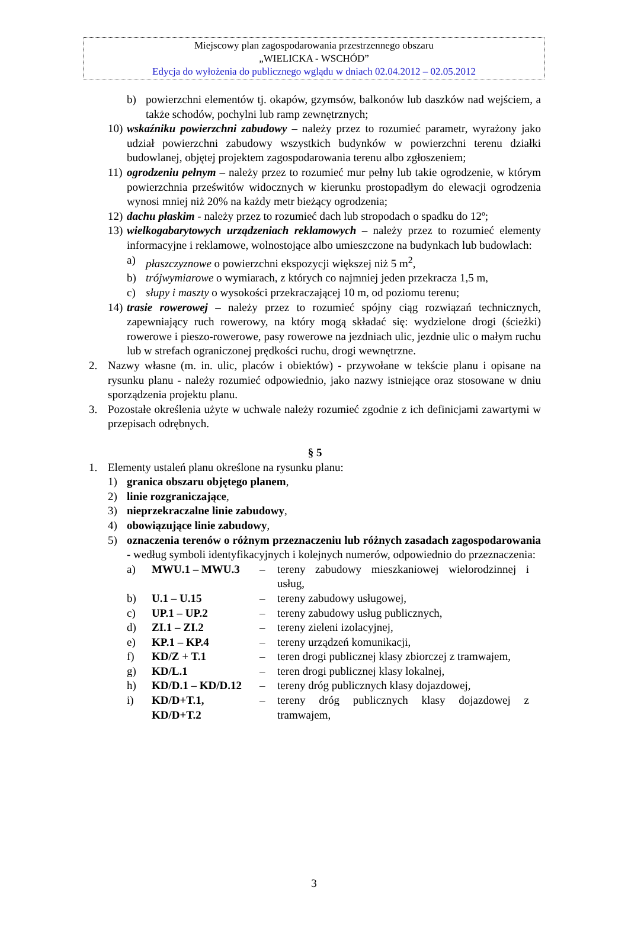Miejscowy plan zagospodarowania przestrzennego obszaru
„WIELICKA - WSCHÓD”
Edycja do wyłożenia do publicznego wglądu w dniach 02.04.2012 – 02.05.2012
b) powierzchni elementów tj. okapów, gzymsów, balkonów lub daszków nad wejściem, a także schodów, pochylni lub ramp zewnętrznych;
10) wskaźniku powierzchni zabudowy – należy przez to rozumieć parametr, wyrażony jako udział powierzchni zabudowy wszystkich budynków w powierzchni terenu działki budowlanej, objętej projektem zagospodarowania terenu albo zgłoszeniem;
11) ogrodzeniu pełnym – należy przez to rozumieć mur pełny lub takie ogrodzenie, w którym powierzchnia prześwitów widocznych w kierunku prostopadłym do elewacji ogrodzenia wynosi mniej niż 20% na każdy metr bieżący ogrodzenia;
12) dachu płaskim - należy przez to rozumieć dach lub stropodach o spadku do 12º;
13) wielkogabarytowych urządzeniach reklamowych – należy przez to rozumieć elementy informacyjne i reklamowe, wolnostojące albo umieszczone na budynkach lub budowlach:
a) płaszczyznowe o powierzchni ekspozycji większej niż 5 m<sup>2</sup>,
b) trójwymiarowe o wymiarach, z których co najmniej jeden przekracza 1,5 m,
c) słupy i maszty o wysokości przekraczającej 10 m, od poziomu terenu;
14) trasie rowerowej – należy przez to rozumieć spójny ciąg rozwiązań technicznych, zapewniający ruch rowerowy, na który mogą składać się: wydzielone drogi (ścieżki) rowerowe i pieszo-rowerowe, pasy rowerowe na jezdniach ulic, jezdnie ulic o małym ruchu lub w strefach ograniczonej prędkości ruchu, drogi wewnętrzne.
2. Nazwy własne (m. in. ulic, placów i obiektów) - przywołane w tekście planu i opisane na rysunku planu - należy rozumieć odpowiednio, jako nazwy istniejące oraz stosowane w dniu sporządzenia projektu planu.
3. Pozostałe określenia użyte w uchwale należy rozumieć zgodnie z ich definicjami zawartymi w przepisach odrębnych.
§ 5
1. Elementy ustaleń planu określone na rysunku planu:
1) granica obszaru objętego planem,
2) linie rozgraniczające,
3) nieprzekraczalne linie zabudowy,
4) obowiązujące linie zabudowy,
5) oznaczenia terenów o różnym przeznaczeniu lub różnych zasadach zagospodarowania - według symboli identyfikacyjnych i kolejnych numerów, odpowiednio do przeznaczenia:
| a) | MWU.1 – MWU.3 | – | tereny zabudowy mieszkaniowej wielorodzinnej i usług, |
| b) | U.1 – U.15 | – | tereny zabudowy usługowej, |
| c) | UP.1 – UP.2 | – | tereny zabudowy usług publicznych, |
| d) | ZI.1 – ZI.2 | – | tereny zieleni izolacyjnej, |
| e) | KP.1 – KP.4 | – | tereny urządzeń komunikacji, |
| f) | KD/Z + T.1 | – | teren drogi publicznej klasy zbiorczej z tramwajem, |
| g) | KD/L.1 | – | teren drogi publicznej klasy lokalnej, |
| h) | KD/D.1 – KD/D.12 | – | tereny dróg publicznych klasy dojazdowej, |
| i) | KD/D+T.1, KD/D+T.2 | – | tereny dróg publicznych klasy dojazdowej z tramwajem, |
3